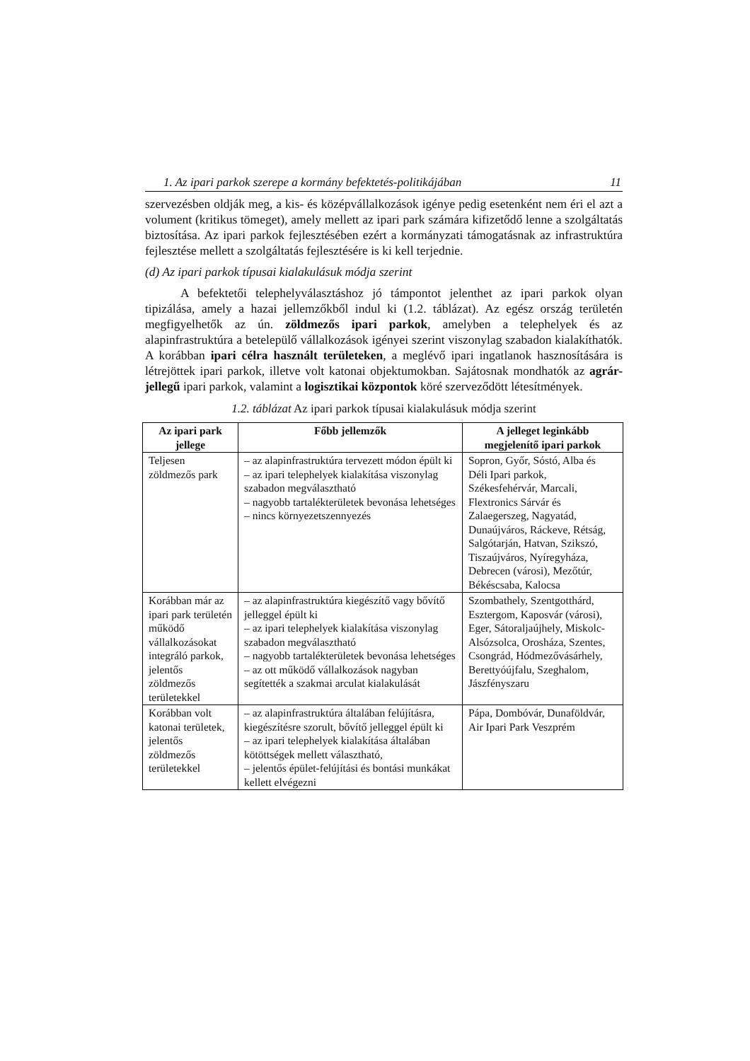1. Az ipari parkok szerepe a kormány befektetés-politikájában 11
szervezésben oldják meg, a kis- és középvállalkozások igénye pedig esetenként nem éri el azt a volument (kritikus tömeget), amely mellett az ipari park számára kifizetődő lenne a szolgáltatás biztosítása. Az ipari parkok fejlesztésében ezért a kormányzati támogatásnak az infrastruktúra fejlesztése mellett a szolgáltatás fejlesztésére is ki kell terjednie.
(d) Az ipari parkok típusai kialakulásuk módja szerint
A befektetői telephelyválasztáshoz jó támpontot jelenthet az ipari parkok olyan tipizálása, amely a hazai jellemzőkből indul ki (1.2. táblázat). Az egész ország területén megfigyelhetők az ún. zöldmezős ipari parkok, amelyben a telephelyek és az alapinfrastruktúra a betelepülő vállalkozások igényei szerint viszonylag szabadon kialakíthatók. A korábban ipari célra használt területeken, a meglévő ipari ingatlanok hasznosítására is létrejöttek ipari parkok, illetve volt katonai objektumokban. Sajátosnak mondhatók az agrár-jellegű ipari parkok, valamint a logisztikai központok köré szerveződött létesítmények.
1.2. táblázat Az ipari parkok típusai kialakulásuk módja szerint
| Az ipari park jellege | Főbb jellemzők | A jelleget leginkább megjelenítő ipari parkok |
| --- | --- | --- |
| Teljesen zöldmezős park | – az alapinfrastruktúra tervezett módon épült ki – az ipari telephelyek kialakítása viszonylag szabadon megválasztható – nagyobb tartalékterületek bevonása lehetséges – nincs környezetszennyezés | Sopron, Győr, Sóstó, Alba és Déli Ipari parkok, Székesfehérvár, Marcali, Flextronics Sárvár és Zalaegerszeg, Nagyatád, Dunaújváros, Ráckeve, Rétság, Salgótarján, Hatvan, Szikszó, Tiszaújváros, Nyíregyháza, Debrecen (városi), Mezőtúr, Békéscsaba, Kalocsa |
| Korábban már az ipari park területén működő vállalkozásokat integráló parkok, jelentős zöldmezős területekkel | – az alapinfrastruktúra kiegészítő vagy bővítő jelleggel épült ki – az ipari telephelyek kialakítása viszonylag szabadon megválasztható – nagyobb tartalékterületek bevonása lehetséges – az ott működő vállalkozások nagyban segítették a szakmai arculat kialakulását | Szombathely, Szentgotthárd, Esztergom, Kaposvár (városi), Eger, Sátoraljaújhely, Miskolc-Alsózsolca, Orosháza, Szentes, Csongrád, Hódmezővásárhely, Berettyóújfalu, Szeghalom, Jászfényszaru |
| Korábban volt katonai területek, jelentős zöldmezős területekkel | – az alapinfrastruktúra általában felújításra, kiegészítésre szorult, bővítő jelleggel épült ki – az ipari telephelyek kialakítása általában kötöttségek mellett választható, – jelentős épület-felújítási és bontási munkákat kellett elvégezni | Pápa, Dombóvár, Dunaföldvár, Air Ipari Park Veszprém |